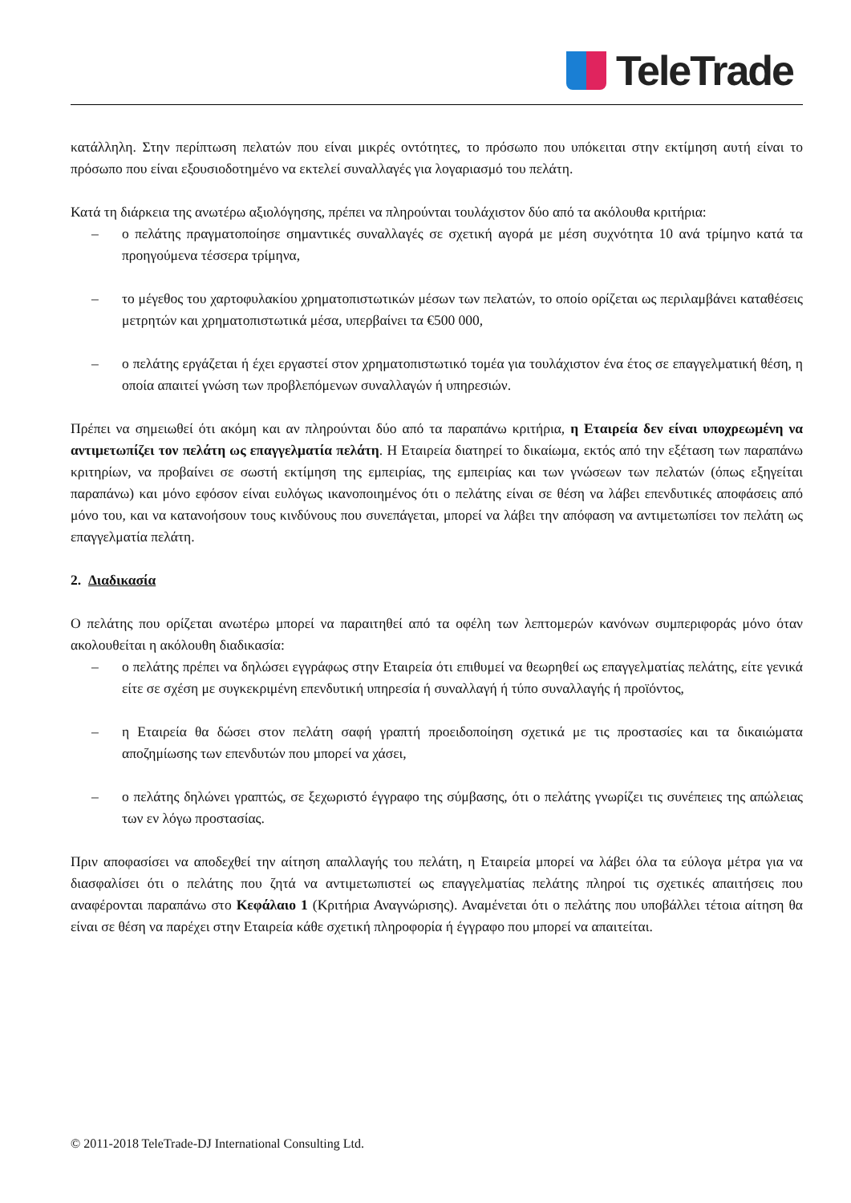TeleTrade
κατάλληλη. Στην περίπτωση πελατών που είναι μικρές οντότητες, το πρόσωπο που υπόκειται στην εκτίμηση αυτή είναι το πρόσωπο που είναι εξουσιοδοτημένο να εκτελεί συναλλαγές για λογαριασμό του πελάτη.
Κατά τη διάρκεια της ανωτέρω αξιολόγησης, πρέπει να πληρούνται τουλάχιστον δύο από τα ακόλουθα κριτήρια:
– ο πελάτης πραγματοποίησε σημαντικές συναλλαγές σε σχετική αγορά με μέση συχνότητα 10 ανά τρίμηνο κατά τα προηγούμενα τέσσερα τρίμηνα,
– το μέγεθος του χαρτοφυλακίου χρηματοπιστωτικών μέσων των πελατών, το οποίο ορίζεται ως περιλαμβάνει καταθέσεις μετρητών και χρηματοπιστωτικά μέσα, υπερβαίνει τα €500 000,
– ο πελάτης εργάζεται ή έχει εργαστεί στον χρηματοπιστωτικό τομέα για τουλάχιστον ένα έτος σε επαγγελματική θέση, η οποία απαιτεί γνώση των προβλεπόμενων συναλλαγών ή υπηρεσιών.
Πρέπει να σημειωθεί ότι ακόμη και αν πληρούνται δύο από τα παραπάνω κριτήρια, η Εταιρεία δεν είναι υποχρεωμένη να αντιμετωπίζει τον πελάτη ως επαγγελματία πελάτη. Η Εταιρεία διατηρεί το δικαίωμα, εκτός από την εξέταση των παραπάνω κριτηρίων, να προβαίνει σε σωστή εκτίμηση της εμπειρίας, της εμπειρίας και των γνώσεων των πελατών (όπως εξηγείται παραπάνω) και μόνο εφόσον είναι ευλόγως ικανοποιημένος ότι ο πελάτης είναι σε θέση να λάβει επενδυτικές αποφάσεις από μόνο του, και να κατανοήσουν τους κινδύνους που συνεπάγεται, μπορεί να λάβει την απόφαση να αντιμετωπίσει τον πελάτη ως επαγγελματία πελάτη.
2. Διαδικασία
Ο πελάτης που ορίζεται ανωτέρω μπορεί να παραιτηθεί από τα οφέλη των λεπτομερών κανόνων συμπεριφοράς μόνο όταν ακολουθείται η ακόλουθη διαδικασία:
– ο πελάτης πρέπει να δηλώσει εγγράφως στην Εταιρεία ότι επιθυμεί να θεωρηθεί ως επαγγελματίας πελάτης, είτε γενικά είτε σε σχέση με συγκεκριμένη επενδυτική υπηρεσία ή συναλλαγή ή τύπο συναλλαγής ή προϊόντος,
– η Εταιρεία θα δώσει στον πελάτη σαφή γραπτή προειδοποίηση σχετικά με τις προστασίες και τα δικαιώματα αποζημίωσης των επενδυτών που μπορεί να χάσει,
– ο πελάτης δηλώνει γραπτώς, σε ξεχωριστό έγγραφο της σύμβασης, ότι ο πελάτης γνωρίζει τις συνέπειες της απώλειας των εν λόγω προστασίας.
Πριν αποφασίσει να αποδεχθεί την αίτηση απαλλαγής του πελάτη, η Εταιρεία μπορεί να λάβει όλα τα εύλογα μέτρα για να διασφαλίσει ότι ο πελάτης που ζητά να αντιμετωπιστεί ως επαγγελματίας πελάτης πληροί τις σχετικές απαιτήσεις που αναφέρονται παραπάνω στο Κεφάλαιο 1 (Κριτήρια Αναγνώρισης). Αναμένεται ότι ο πελάτης που υποβάλλει τέτοια αίτηση θα είναι σε θέση να παρέχει στην Εταιρεία κάθε σχετική πληροφορία ή έγγραφο που μπορεί να απαιτείται.
© 2011-2018 TeleTrade-DJ International Consulting Ltd.